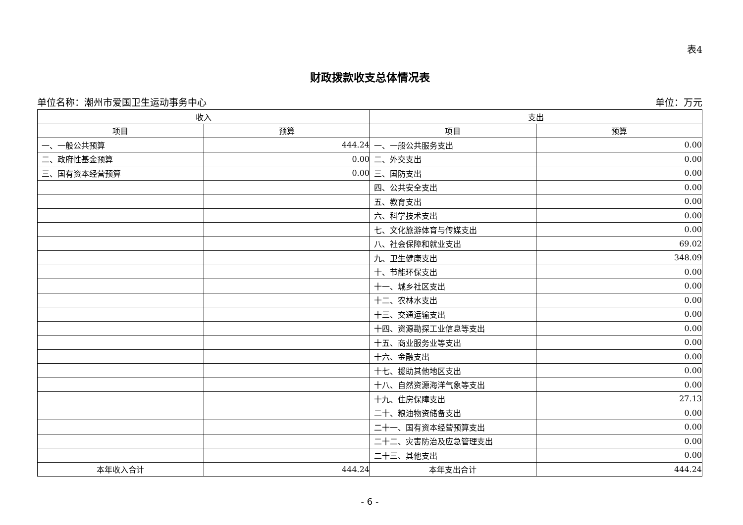表4
财政拨款收支总体情况表
单位名称：潮州市爱国卫生运动事务中心 单位：万元
| 收入 | | 支出 | |
| --- | --- | --- | --- |
| 项目 | 预算 | 项目 | 预算 |
| 一、一般公共预算 | 444.24 | 一、一般公共服务支出 | 0.00 |
| 二、政府性基金预算 | 0.00 | 二、外交支出 | 0.00 |
| 三、国有资本经营预算 | 0.00 | 三、国防支出 | 0.00 |
| | | 四、公共安全支出 | 0.00 |
| | | 五、教育支出 | 0.00 |
| | | 六、科学技术支出 | 0.00 |
| | | 七、文化旅游体育与传媒支出 | 0.00 |
| | | 八、社会保障和就业支出 | 69.02 |
| | | 九、卫生健康支出 | 348.09 |
| | | 十、节能环保支出 | 0.00 |
| | | 十一、城乡社区支出 | 0.00 |
| | | 十二、农林水支出 | 0.00 |
| | | 十三、交通运输支出 | 0.00 |
| | | 十四、资源勘探工业信息等支出 | 0.00 |
| | | 十五、商业服务业等支出 | 0.00 |
| | | 十六、金融支出 | 0.00 |
| | | 十七、援助其他地区支出 | 0.00 |
| | | 十八、自然资源海洋气象等支出 | 0.00 |
| | | 十九、住房保障支出 | 27.13 |
| | | 二十、粮油物资储备支出 | 0.00 |
| | | 二十一、国有资本经营预算支出 | 0.00 |
| | | 二十二、灾害防治及应急管理支出 | 0.00 |
| | | 二十三、其他支出 | 0.00 |
| 本年收入合计 | 444.24 | 本年支出合计 | 444.24 |
- 6 -